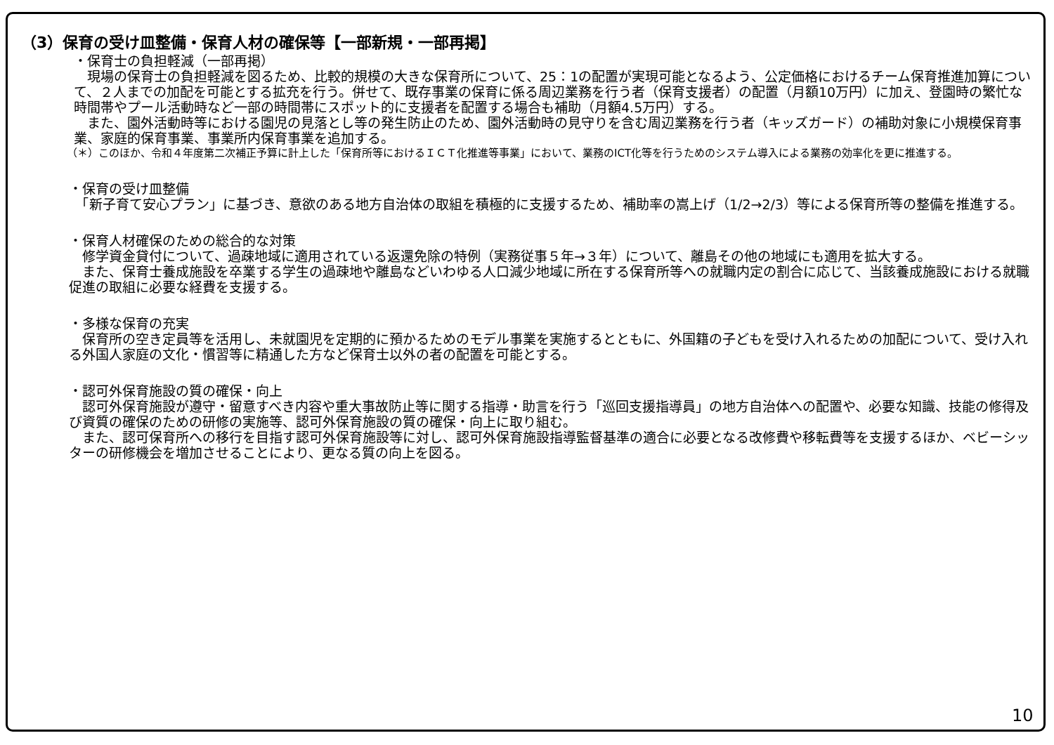（3）保育の受け皿整備・保育人材の確保等【一部新規・一部再掲】
・保育士の負担軽減（一部再掲）
　現場の保育士の負担軽減を図るため、比較的規模の大きな保育所について、25：1の配置が実現可能となるよう、公定価格におけるチーム保育推進加算について、２人までの加配を可能とする拡充を行う。併せて、既存事業の保育に係る周辺業務を行う者（保育支援者）の配置（月額10万円）に加え、登園時の繁忙な時間帯やプール活動時など一部の時間帯にスポット的に支援者を配置する場合も補助（月額4.5万円）する。
　また、園外活動時等における園児の見落とし等の発生防止のため、園外活動時の見守りを含む周辺業務を行う者（キッズガード）の補助対象に小規模保育事業、家庭的保育事業、事業所内保育事業を追加する。
（＊）このほか、令和４年度第二次補正予算に計上した「保育所等におけるＩＣＴ化推進等事業」において、業務のICT化等を行うためのシステム導入による業務の効率化を更に推進する。
・保育の受け皿整備
　「新子育て安心プラン」に基づき、意欲のある地方自治体の取組を積極的に支援するため、補助率の嵩上げ（1/2→2/3）等による保育所等の整備を推進する。
・保育人材確保のための総合的な対策
　修学資金貸付について、過疎地域に適用されている返還免除の特例（実務従事５年→３年）について、離島その他の地域にも適用を拡大する。
　また、保育士養成施設を卒業する学生の過疎地や離島などいわゆる人口減少地域に所在する保育所等への就職内定の割合に応じて、当該養成施設における就職促進の取組に必要な経費を支援する。
・多様な保育の充実
　保育所の空き定員等を活用し、未就園児を定期的に預かるためのモデル事業を実施するとともに、外国籍の子どもを受け入れるための加配について、受け入れる外国人家庭の文化・慣習等に精通した方など保育士以外の者の配置を可能とする。
・認可外保育施設の質の確保・向上
　認可外保育施設が遵守・留意すべき内容や重大事故防止等に関する指導・助言を行う「巡回支援指導員」の地方自治体への配置や、必要な知識、技能の修得及び資質の確保のための研修の実施等、認可外保育施設の質の確保・向上に取り組む。
　また、認可保育所への移行を目指す認可外保育施設等に対し、認可外保育施設指導監督基準の適合に必要となる改修費や移転費等を支援するほか、ベビーシッターの研修機会を増加させることにより、更なる質の向上を図る。
10